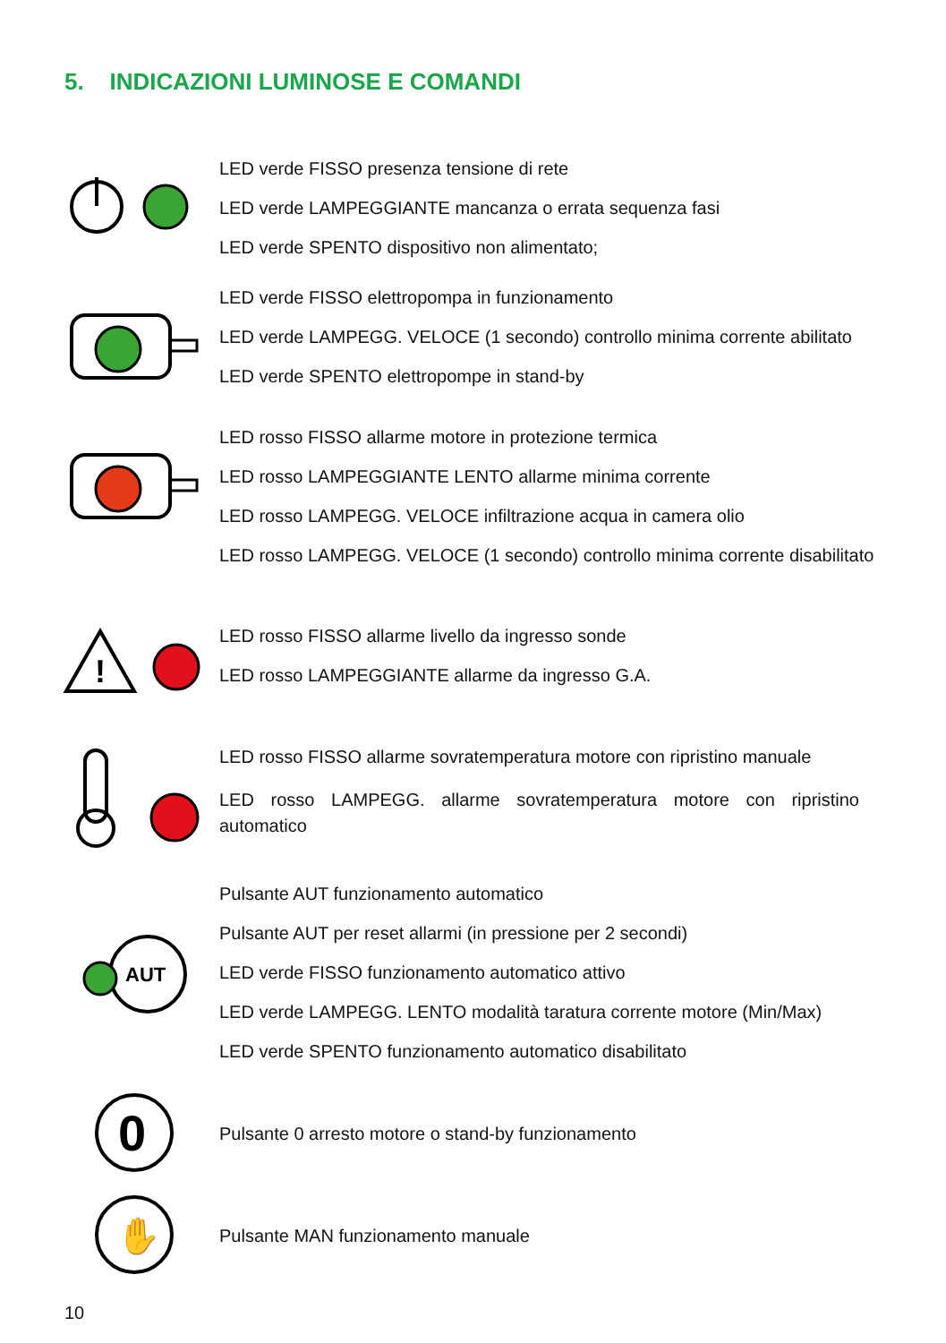5. INDICAZIONI LUMINOSE E COMANDI
LED verde FISSO presenza tensione di rete
LED verde LAMPEGGIANTE mancanza o errata sequenza fasi
LED verde SPENTO dispositivo non alimentato;
LED verde FISSO elettropompa in funzionamento
LED verde LAMPEGG. VELOCE (1 secondo) controllo minima corrente abilitato
LED verde SPENTO elettropompe in stand-by
LED rosso FISSO allarme motore in protezione termica
LED rosso LAMPEGGIANTE LENTO allarme minima corrente
LED rosso LAMPEGG. VELOCE infiltrazione acqua in camera olio
LED rosso LAMPEGG. VELOCE (1 secondo) controllo minima corrente disabilitato
!
LED rosso FISSO allarme livello da ingresso sonde
LED rosso LAMPEGGIANTE allarme da ingresso G.A.
LED rosso FISSO allarme sovratemperatura motore con ripristino manuale
LED rosso LAMPEGG. allarme sovratemperatura motore con ripristino automatico
AUT
Pulsante AUT funzionamento automatico
Pulsante AUT per reset allarmi (in pressione per 2 secondi)
LED verde FISSO funzionamento automatico attivo
LED verde LAMPEGG. LENTO modalità taratura corrente motore (Min/Max)
LED verde SPENTO funzionamento automatico disabilitato
0
Pulsante 0 arresto motore o stand-by funzionamento
✋
Pulsante MAN funzionamento manuale
10